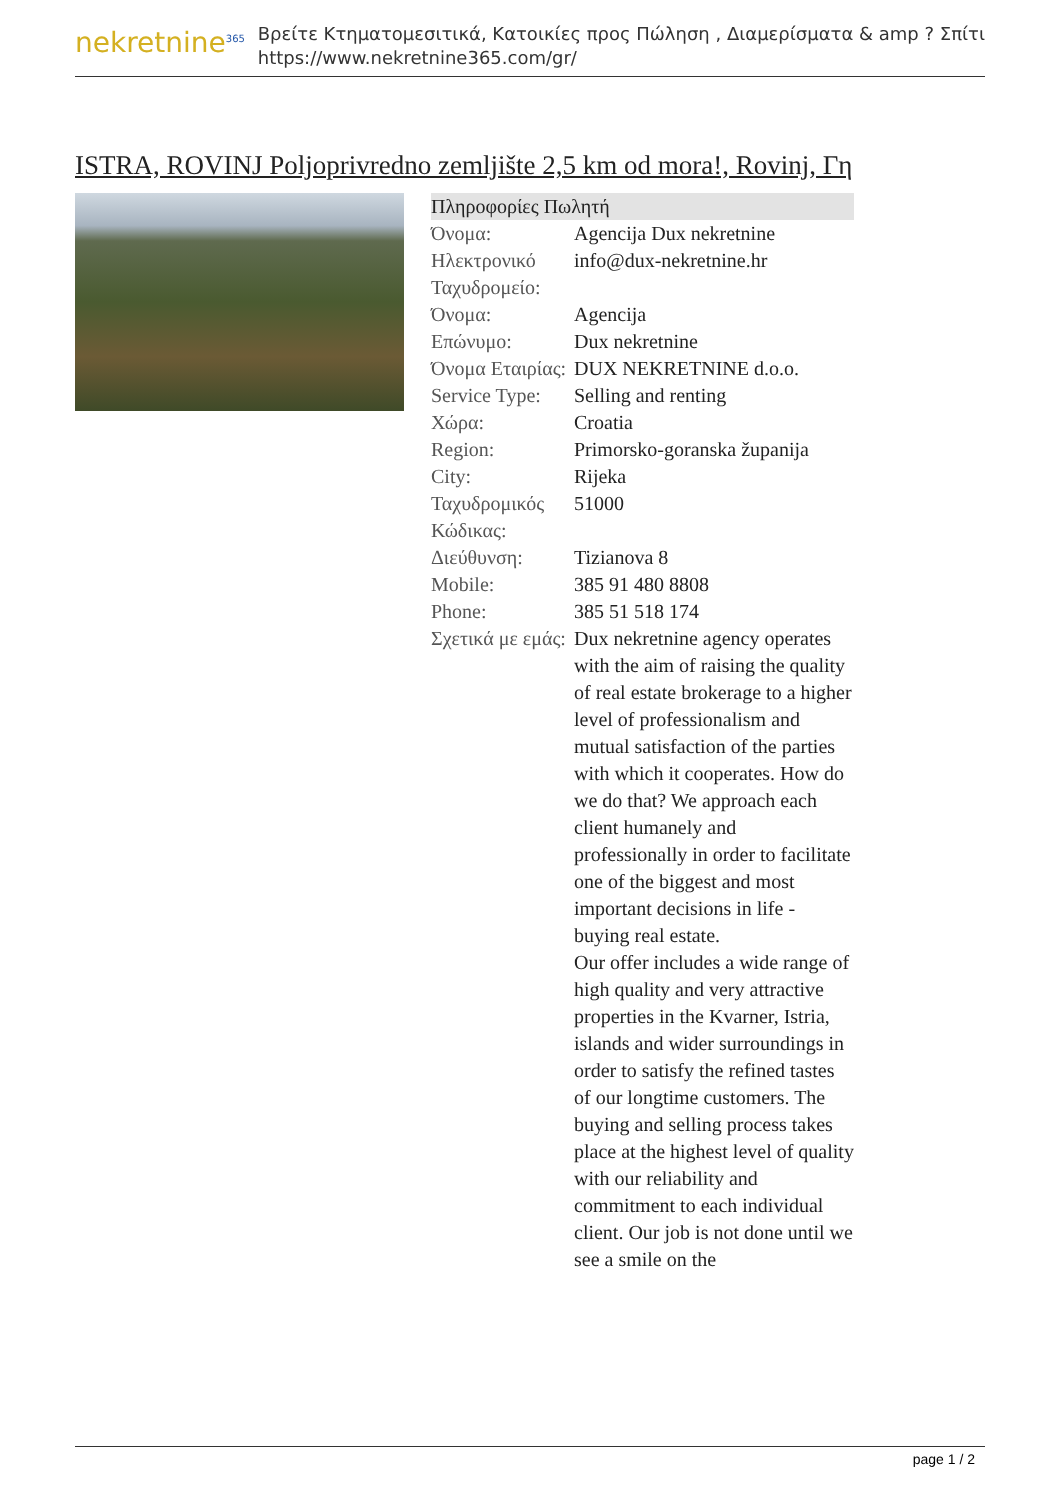nekretnine<sup>365</sup>
Βρείτε Κτηματομεσιτικά, Κατοικίες προς Πώληση , Διαμερίσματα & amp ? Σπίτι
https://www.nekretnine365.com/gr/
ISTRA, ROVINJ Poljoprivredno zemljište 2,5 km od mora!, Rovinj, Γη
| Πληροφορίες Πωλητή | |
| --- | --- |
| Όνομα: | Agencija Dux nekretnine |
| Ηλεκτρονικό Ταχυδρομείο: | info@dux-nekretnine.hr |
| Όνομα: | Agencija |
| Επώνυμο: | Dux nekretnine |
| Όνομα Εταιρίας: | DUX NEKRETNINE d.o.o. |
| Service Type: | Selling and renting |
| Χώρα: | Croatia |
| Region: | Primorsko-goranska županija |
| City: | Rijeka |
| Ταχυδρομικός Κώδικας: | 51000 |
| Διεύθυνση: | Tizianova 8 |
| Mobile: | 385 91 480 8808 |
| Phone: | 385 51 518 174 |
| Σχετικά με εμάς: | Dux nekretnine agency operates with the aim of raising the quality of real estate brokerage to a higher level of professionalism and mutual satisfaction of the parties with which it cooperates. How do we do that? We approach each client humanely and professionally in order to facilitate one of the biggest and most important decisions in life - buying real estate. Our offer includes a wide range of high quality and very attractive properties in the Kvarner, Istria, islands and wider surroundings in order to satisfy the refined tastes of our longtime customers. The buying and selling process takes place at the highest level of quality with our reliability and commitment to each individual client. Our job is not done until we see a smile on the |
page 1 / 2